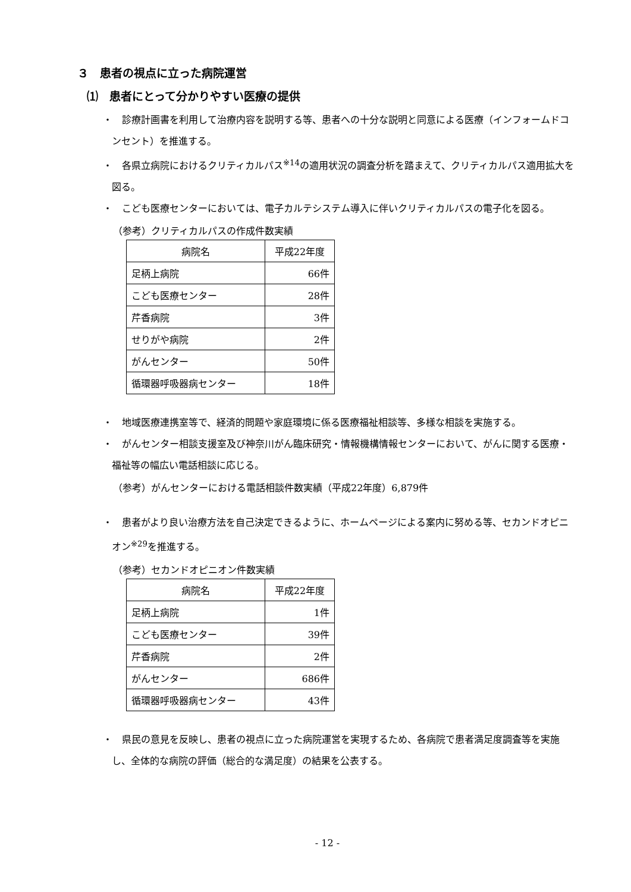３　患者の視点に立った病院運営
⑴　患者にとって分かりやすい医療の提供
・　診療計画書を利用して治療内容を説明する等、患者への十分な説明と同意による医療（インフォームドコンセント）を推進する。
・　各県立病院におけるクリティカルパス<sup>※14</sup>の適用状況の調査分析を踏まえて、クリティカルパス適用拡大を図る。
・　こども医療センターにおいては、電子カルテシステム導入に伴いクリティカルパスの電子化を図る。
（参考）クリティカルパスの作成件数実績
| 病院名 | 平成22年度 |
| 足柄上病院 | 66件 |
| こども医療センター | 28件 |
| 芹香病院 | 3件 |
| せりがや病院 | 2件 |
| がんセンター | 50件 |
| 循環器呼吸器病センター | 18件 |
・　地域医療連携室等で、経済的問題や家庭環境に係る医療福祉相談等、多様な相談を実施する。
・　がんセンター相談支援室及び神奈川がん臨床研究・情報機構情報センターにおいて、がんに関する医療・福祉等の幅広い電話相談に応じる。
（参考）がんセンターにおける電話相談件数実績（平成22年度）6,879件
・　患者がより良い治療方法を自己決定できるように、ホームページによる案内に努める等、セカンドオピニオン<sup>※29</sup>を推進する。
（参考）セカンドオピニオン件数実績
| 病院名 | 平成22年度 |
| 足柄上病院 | 1件 |
| こども医療センター | 39件 |
| 芹香病院 | 2件 |
| がんセンター | 686件 |
| 循環器呼吸器病センター | 43件 |
・　県民の意見を反映し、患者の視点に立った病院運営を実現するため、各病院で患者満足度調査等を実施し、全体的な病院の評価（総合的な満足度）の結果を公表する。
- 12 -